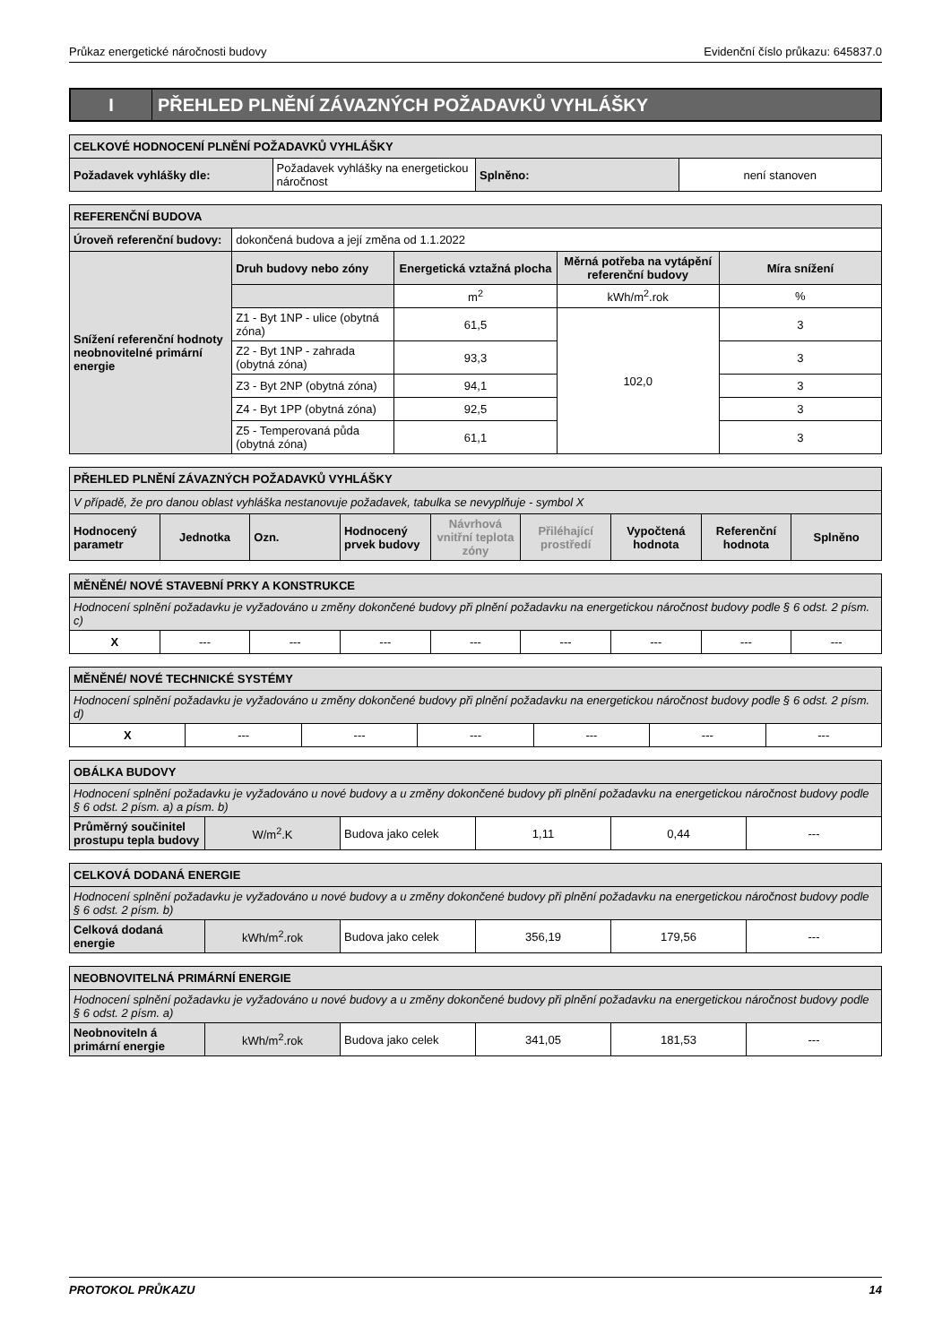Průkaz energetické náročnosti budovy Evidenční číslo průkazu: 645837.0
I
PŘEHLED PLNĚNÍ ZÁVAZNÝCH POŽADAVKŮ VYHLÁŠKY
| CELKOVÉ HODNOCENÍ PLNĚNÍ POŽADAVKŮ VYHLÁŠKY | | | |
| Požadavek vyhlášky dle: | Požadavek vyhlášky na energetickou náročnost | Splněno: | není stanoven |
| REFERENČNÍ BUDOVA | | | | |
| Úroveň referenční budovy: | dokončená budova a její změna od 1.1.2022 | | | |
| Snížení referenční hodnoty neobnovitelné primární energie | Druh budovy nebo zóny | Energetická vztažná plocha | Měrná potřeba na vytápění referenční budovy | Míra snížení |
| | | m<sup>2</sup> | kWh/m<sup>2</sup>.rok | % |
| | Z1 - Byt 1NP - ulice (obytná zóna) | 61,5 | 102,0 | 3 |
| | Z2 - Byt 1NP - zahrada (obytná zóna) | 93,3 | | 3 |
| | Z3 - Byt 2NP (obytná zóna) | 94,1 | | 3 |
| | Z4 - Byt 1PP (obytná zóna) | 92,5 | | 3 |
| | Z5 - Temperovaná půda (obytná zóna) | 61,1 | | 3 |
| PŘEHLED PLNĚNÍ ZÁVAZNÝCH POŽADAVKŮ VYHLÁŠKY | | | | | | | | |
| V případě, že pro danou oblast vyhláška nestanovuje požadavek, tabulka se nevyplňuje - symbol X | | | | | | | | |
| Hodnocený parametr | Jednotka | Ozn. | Hodnocený prvek budovy | Návrhová vnitřní teplota zóny | Přiléhající prostředí | Vypočtená hodnota | Referenční hodnota | Splněno |
| MĚNĚNÉ/ NOVÉ STAVEBNÍ PRKY A KONSTRUKCE | | | | | | | | |
| Hodnocení splnění požadavku je vyžadováno u změny dokončené budovy při plnění požadavku na energetickou náročnost budovy podle § 6 odst. 2 písm. c) | | | | | | | | |
| X | --- | --- | --- | --- | --- | --- | --- | --- |
| MĚNĚNÉ/ NOVÉ TECHNICKÉ SYSTÉMY | | | | | | |
| Hodnocení splnění požadavku je vyžadováno u změny dokončené budovy při plnění požadavku na energetickou náročnost budovy podle § 6 odst. 2 písm. d) | | | | | | |
| X | --- | --- | --- | --- | --- | --- |
| OBÁLKA BUDOVY | | | | | |
| Hodnocení splnění požadavku je vyžadováno u nové budovy a u změny dokončené budovy při plnění požadavku na energetickou náročnost budovy podle § 6 odst. 2 písm. a) a písm. b) | | | | | |
| Průměrný součinitel prostupu tepla budovy | W/m<sup>2</sup>.K | Budova jako celek | 1,11 | 0,44 | --- |
| CELKOVÁ DODANÁ ENERGIE | | | | | |
| Hodnocení splnění požadavku je vyžadováno u nové budovy a u změny dokončené budovy při plnění požadavku na energetickou náročnost budovy podle § 6 odst. 2 písm. b) | | | | | |
| Celková dodaná energie | kWh/m<sup>2</sup>.rok | Budova jako celek | 356,19 | 179,56 | --- |
| NEOBNOVITELNÁ PRIMÁRNÍ ENERGIE | | | | | |
| Hodnocení splnění požadavku je vyžadováno u nové budovy a u změny dokončené budovy při plnění požadavku na energetickou náročnost budovy podle § 6 odst. 2 písm. a) | | | | | |
| Neobnoviteln á primární energie | kWh/m<sup>2</sup>.rok | Budova jako celek | 341,05 | 181,53 | --- |
PROTOKOL PRŮKAZU 14